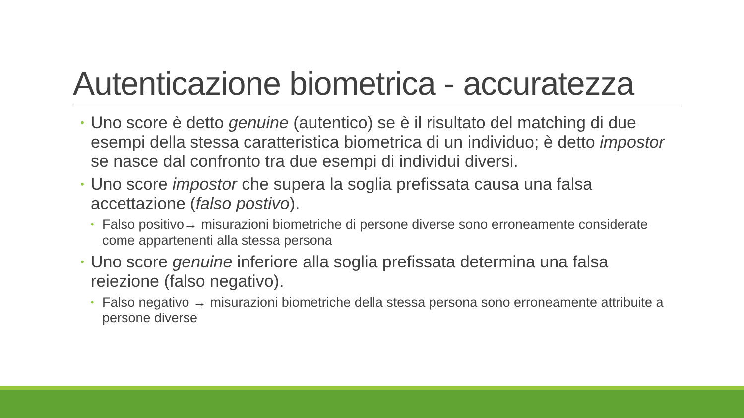Autenticazione biometrica - accuratezza
• Uno score è detto genuine (autentico) se è il risultato del matching di due esempi della stessa caratteristica biometrica di un individuo; è detto impostor se nasce dal confronto tra due esempi di individui diversi.
• Uno score impostor che supera la soglia prefissata causa una falsa accettazione (falso postivo).
• Falso positivo→ misurazioni biometriche di persone diverse sono erroneamente considerate come appartenenti alla stessa persona
• Uno score genuine inferiore alla soglia prefissata determina una falsa reiezione (falso negativo).
• Falso negativo → misurazioni biometriche della stessa persona sono erroneamente attribuite a persone diverse